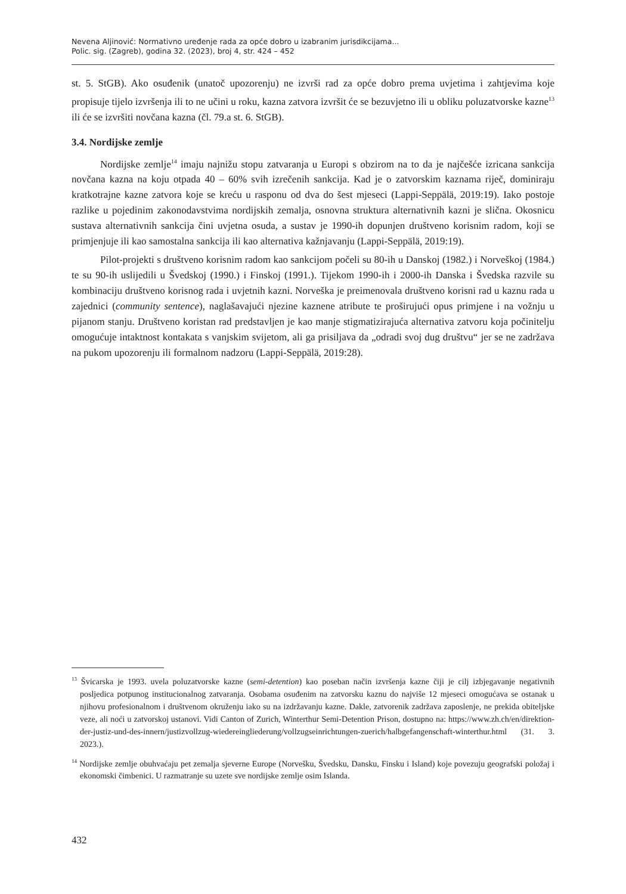Nevena Aljinović: Normativno uređenje rada za opće dobro u izabranim jurisdikcijama...
Polic. sig. (Zagreb), godina 32. (2023), broj 4, str. 424 – 452
st. 5. StGB). Ako osuđenik (unatoč upozorenju) ne izvrši rad za opće dobro prema uvjetima i zahtjevima koje propisuje tijelo izvršenja ili to ne učini u roku, kazna zatvora izvršit će se bezuvjetno ili u obliku poluzatvorske kazne<sup>13</sup> ili će se izvršiti novčana kazna (čl. 79.a st. 6. StGB).
3.4. Nordijske zemlje
Nordijske zemlje<sup>14</sup> imaju najnižu stopu zatvaranja u Europi s obzirom na to da je najčešće izricana sankcija novčana kazna na koju otpada 40 – 60% svih izrečenih sankcija. Kad je o zatvorskim kaznama riječ, dominiraju kratkotrajne kazne zatvora koje se kreću u rasponu od dva do šest mjeseci (Lappi-Seppälä, 2019:19). Iako postoje razlike u pojedinim zakonodavstvima nordijskih zemalja, osnovna struktura alternativnih kazni je slična. Okosnicu sustava alternativnih sankcija čini uvjetna osuda, a sustav je 1990-ih dopunjen društveno korisnim radom, koji se primjenjuje ili kao samostalna sankcija ili kao alternativa kažnjavanju (Lappi-Seppälä, 2019:19).
Pilot-projekti s društveno korisnim radom kao sankcijom počeli su 80-ih u Danskoj (1982.) i Norveškoj (1984.) te su 90-ih uslijedili u Švedskoj (1990.) i Finskoj (1991.). Tijekom 1990-ih i 2000-ih Danska i Švedska razvile su kombinaciju društveno korisnog rada i uvjetnih kazni. Norveška je preimenovala društveno korisni rad u kaznu rada u zajednici (community sentence), naglašavajući njezine kaznene atribute te proširujući opus primjene i na vožnju u pijanom stanju. Društveno koristan rad predstavljen je kao manje stigmatizirajuća alternativa zatvoru koja počinitelju omogućuje intaktnost kontakata s vanjskim svijetom, ali ga prisiljava da „odradi svoj dug društvu“ jer se ne zadržava na pukom upozorenju ili formalnom nadzoru (Lappi-Seppälä, 2019:28).
<sup>13</sup> Švicarska je 1993. uvela poluzatvorske kazne (semi-detention) kao poseban način izvršenja kazne čiji je cilj izbjegavanje negativnih posljedica potpunog institucionalnog zatvaranja. Osobama osuđenim na zatvorsku kaznu do najviše 12 mjeseci omogućava se ostanak u njihovu profesionalnom i društvenom okruženju iako su na izdržavanju kazne. Dakle, zatvorenik zadržava zaposlenje, ne prekida obiteljske veze, ali noći u zatvorskoj ustanovi. Vidi Canton of Zurich, Winterthur Semi-Detention Prison, dostupno na: https://www.zh.ch/en/direktion-der-justiz-und-des-innern/justizvollzug-wiedereingliederung/vollzugseinrichtungen-zuerich/halbgefangenschaft-winterthur.html (31. 3. 2023.).
<sup>14</sup> Nordijske zemlje obuhvaćaju pet zemalja sjeverne Europe (Norvešku, Švedsku, Dansku, Finsku i Island) koje povezuju geografski položaj i ekonomski čimbenici. U razmatranje su uzete sve nordijske zemlje osim Islanda.
432